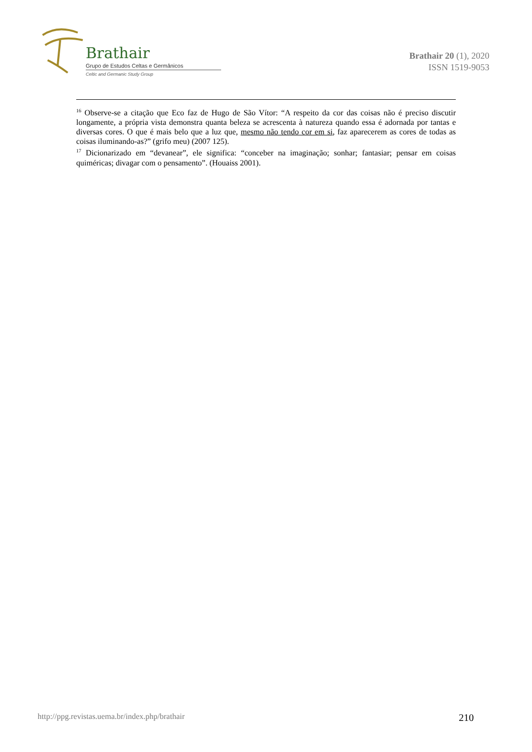Brathair
Grupo de Estudos Celtas e Germânicos
Celtic and Germanic Study Group
Brathair 20 (1), 2020
ISSN 1519-9053
<sup>16</sup> Observe-se a citação que Eco faz de Hugo de São Vítor: “A respeito da cor das coisas não é preciso discutir longamente, a própria vista demonstra quanta beleza se acrescenta à natureza quando essa é adornada por tantas e diversas cores. O que é mais belo que a luz que, mesmo não tendo cor em si, faz aparecerem as cores de todas as coisas iluminando-as?” (grifo meu) (2007 125).
<sup>17</sup> Dicionarizado em “devanear”, ele significa: “conceber na imaginação; sonhar; fantasiar; pensar em coisas quiméricas; divagar com o pensamento”. (Houaiss 2001).
http://ppg.revistas.uema.br/index.php/brathair 210